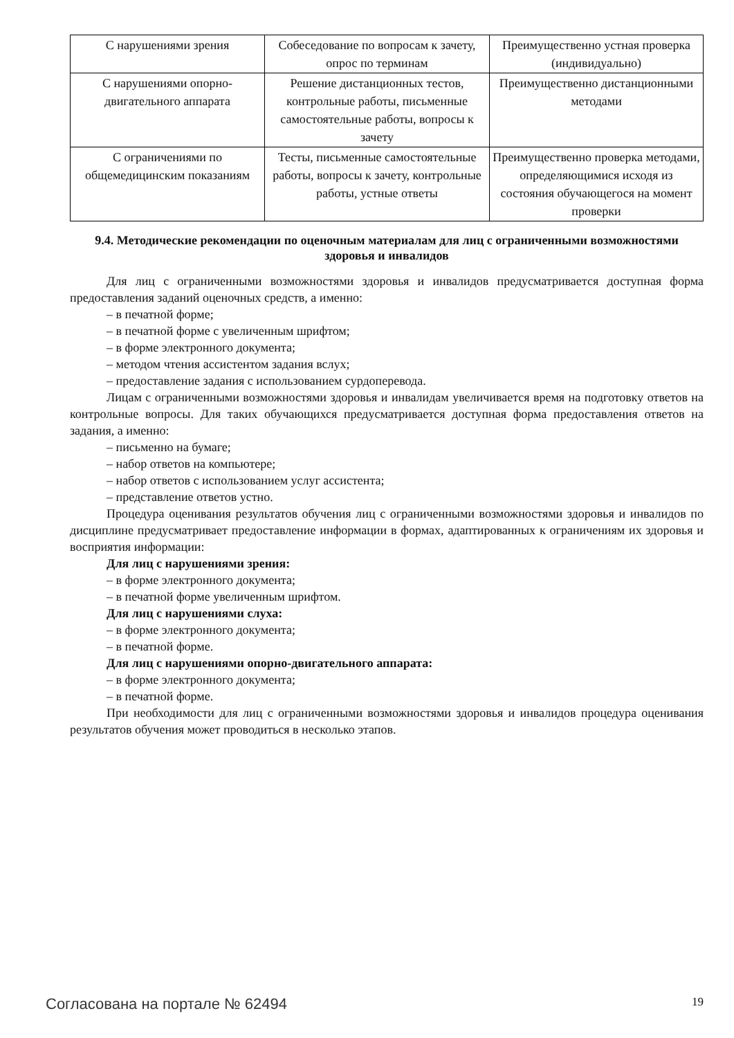| С нарушениями зрения | Собеседование по вопросам к зачету, опрос по терминам | Преимущественно устная проверка (индивидуально) |
| С нарушениями опорно-двигательного аппарата | Решение дистанционных тестов, контрольные работы, письменные самостоятельные работы, вопросы к зачету | Преимущественно дистанционными методами |
| С ограничениями по общемедицинским показаниям | Тесты, письменные самостоятельные работы, вопросы к зачету, контрольные работы, устные ответы | Преимущественно проверка методами, определяющимися исходя из состояния обучающегося на момент проверки |
9.4. Методические рекомендации по оценочным материалам для лиц с ограниченными возможностями здоровья и инвалидов
Для лиц с ограниченными возможностями здоровья и инвалидов предусматривается доступная форма предоставления заданий оценочных средств, а именно:
– в печатной форме;
– в печатной форме с увеличенным шрифтом;
– в форме электронного документа;
– методом чтения ассистентом задания вслух;
– предоставление задания с использованием сурдоперевода.
Лицам с ограниченными возможностями здоровья и инвалидам увеличивается время на подготовку ответов на контрольные вопросы. Для таких обучающихся предусматривается доступная форма предоставления ответов на задания, а именно:
– письменно на бумаге;
– набор ответов на компьютере;
– набор ответов с использованием услуг ассистента;
– представление ответов устно.
Процедура оценивания результатов обучения лиц с ограниченными возможностями здоровья и инвалидов по дисциплине предусматривает предоставление информации в формах, адаптированных к ограничениям их здоровья и восприятия информации:
Для лиц с нарушениями зрения:
– в форме электронного документа;
– в печатной форме увеличенным шрифтом.
Для лиц с нарушениями слуха:
– в форме электронного документа;
– в печатной форме.
Для лиц с нарушениями опорно-двигательного аппарата:
– в форме электронного документа;
– в печатной форме.
При необходимости для лиц с ограниченными возможностями здоровья и инвалидов процедура оценивания результатов обучения может проводиться в несколько этапов.
Согласована на портале № 62494 19